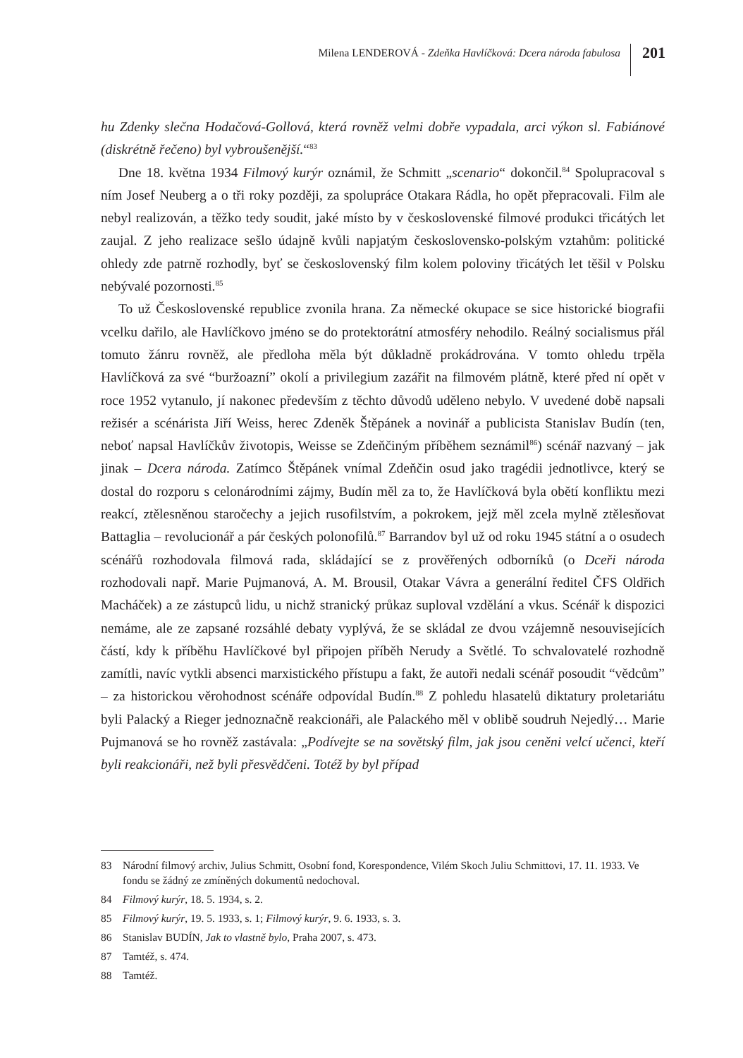Milena LENDEROVÁ - Zdeňka Havlíčková: Dcera národa fabulosa
201
hu Zdenky slečna Hodačová-Gollová, která rovněž velmi dobře vypadala, arci výkon sl. Fabiánové (diskrétně řečeno) byl vybroušenější.“<sup>83</sup>
Dne 18. května 1934 Filmový kurýr oznámil, že Schmitt „scenario“ dokončil.<sup>84</sup> Spolupracoval s ním Josef Neuberg a o tři roky později, za spolupráce Otakara Rádla, ho opět přepracovali. Film ale nebyl realizován, a těžko tedy soudit, jaké místo by v československé filmové produkci třicátých let zaujal. Z jeho realizace sešlo údajně kvůli napjatým československo-polským vztahům: politické ohledy zde patrně rozhodly, byť se československý film kolem poloviny třicátých let těšil v Polsku nebývalé pozornosti.<sup>85</sup>
To už Československé republice zvonila hrana. Za německé okupace se sice historické biografii vcelku dařilo, ale Havlíčkovo jméno se do protektorátní atmosféry nehodilo. Reálný socialismus přál tomuto žánru rovněž, ale předloha měla být důkladně prokádrována. V tomto ohledu trpěla Havlíčková za své “buržoazní” okolí a privilegium zazářit na filmovém plátně, které před ní opět v roce 1952 vytanulo, jí nakonec především z těchto důvodů uděleno nebylo. V uvedené době napsali režisér a scénárista Jiří Weiss, herec Zdeněk Štěpánek a novinář a publicista Stanislav Budín (ten, neboť napsal Havlíčkův životopis, Weisse se Zdeňčiným příběhem seznámil<sup>86</sup>) scénář nazvaný – jak jinak – Dcera národa. Zatímco Štěpánek vnímal Zdeňčin osud jako tragédii jednotlivce, který se dostal do rozporu s celonárodními zájmy, Budín měl za to, že Havlíčková byla obětí konfliktu mezi reakcí, ztělesněnou staročechy a jejich rusofilstvím, a pokrokem, jejž měl zcela mylně ztělesňovat Battaglia – revolucionář a pár českých polonofilů.<sup>87</sup> Barrandov byl už od roku 1945 státní a o osudech scénářů rozhodovala filmová rada, skládající se z prověřených odborníků (o Dceři národa rozhodovali např. Marie Pujmanová, A. M. Brousil, Otakar Vávra a generální ředitel ČFS Oldřich Macháček) a ze zástupců lidu, u nichž stranický průkaz suploval vzdělání a vkus. Scénář k dispozici nemáme, ale ze zapsané rozsáhlé debaty vyplývá, že se skládal ze dvou vzájemně nesouvisejících částí, kdy k příběhu Havlíčkové byl připojen příběh Nerudy a Světlé. To schvalovatelé rozhodně zamítli, navíc vytkli absenci marxistického přístupu a fakt, že autoři nedali scénář posoudit “vědcům” – za historickou věrohodnost scénáře odpovídal Budín.<sup>88</sup> Z pohledu hlasatelů diktatury proletariátu byli Palacký a Rieger jednoznačně reakcionáři, ale Palackého měl v oblibě soudruh Nejedlý… Marie Pujmanová se ho rovněž zastávala: „Podívejte se na sovětský film, jak jsou ceněni velcí učenci, kteří byli reakcionáři, než byli přesvědčeni. Totéž by byl případ
83 Národní filmový archiv, Julius Schmitt, Osobní fond, Korespondence, Vilém Skoch Juliu Schmittovi, 17. 11. 1933. Ve fondu se žádný ze zmíněných dokumentů nedochoval.
84 Filmový kurýr, 18. 5. 1934, s. 2.
85 Filmový kurýr, 19. 5. 1933, s. 1; Filmový kurýr, 9. 6. 1933, s. 3.
86 Stanislav BUDÍN, Jak to vlastně bylo, Praha 2007, s. 473.
87 Tamtéž, s. 474.
88 Tamtéž.